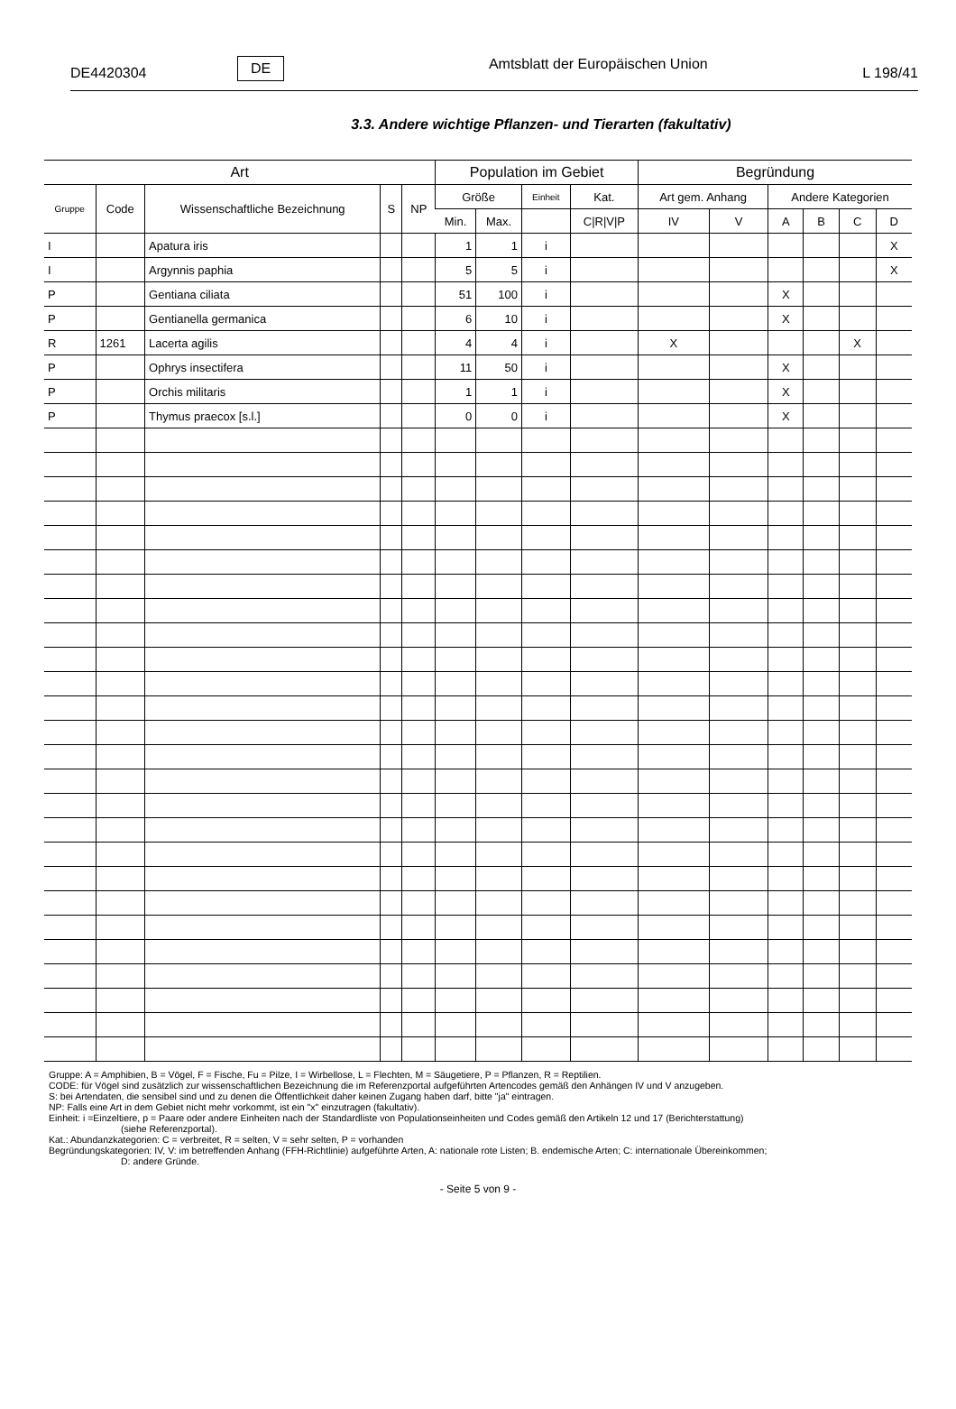DE4420304 DE Amtsblatt der Europäischen Union L 198/41
3.3. Andere wichtige Pflanzen- und Tierarten (fakultativ)
| Art | | | | | Population im Gebiet | | | | Begründung | | | | | |
| --- | --- | --- | --- | --- | --- | --- | --- | --- | --- | --- | --- | --- | --- | --- |
| Gruppe | Code | Wissenschaftliche Bezeichnung | S | NP | Größe | | Einheit | Kat. | Art gem. Anhang | | Andere Kategorien | | | |
| | | | | | Min. | Max. | | C/R/V/P | IV | V | A | B | C | D |
| I | | Apatura iris | | | 1 | 1 | i | | | | | | | X |
| I | | Argynnis paphia | | | 5 | 5 | i | | | | | | | X |
| P | | Gentiana ciliata | | | 51 | 100 | i | | | | X | | | |
| P | | Gentianella germanica | | | 6 | 10 | i | | | | X | | | |
| R | 1261 | Lacerta agilis | | | 4 | 4 | i | | X | | | | X | |
| P | | Ophrys insectifera | | | 11 | 50 | i | | | | X | | | |
| P | | Orchis militaris | | | 1 | 1 | i | | | | X | | | |
| P | | Thymus praecox [s.l.] | | | 0 | 0 | i | | | | X | | | |
Gruppe: A = Amphibien, B = Vögel, F = Fische, Fu = Pilze, I = Wirbellose, L = Flechten, M = Säugetiere, P = Pflanzen, R = Reptilien.
CODE: für Vögel sind zusätzlich zur wissenschaftlichen Bezeichnung die im Referenzportal aufgeführten Artencodes gemäß den Anhängen IV und V anzugeben.
S: bei Artendaten, die sensibel sind und zu denen die Öffentlichkeit daher keinen Zugang haben darf, bitte "ja" eintragen.
NP: Falls eine Art in dem Gebiet nicht mehr vorkommt, ist ein "x" einzutragen (fakultativ).
Einheit: i =Einzeltiere, p = Paare oder andere Einheiten nach der Standardliste von Populationseinheiten und Codes gemäß den Artikeln 12 und 17 (Berichterstattung)
(siehe Referenzportal).
Kat.: Abundanzkategorien: C = verbreitet, R = selten, V = sehr selten, P = vorhanden
Begründungskategorien: IV, V: im betreffenden Anhang (FFH-Richtlinie) aufgeführte Arten, A: nationale rote Listen; B. endemische Arten; C: internationale Übereinkommen;
D: andere Gründe.
- Seite 5 von 9 -